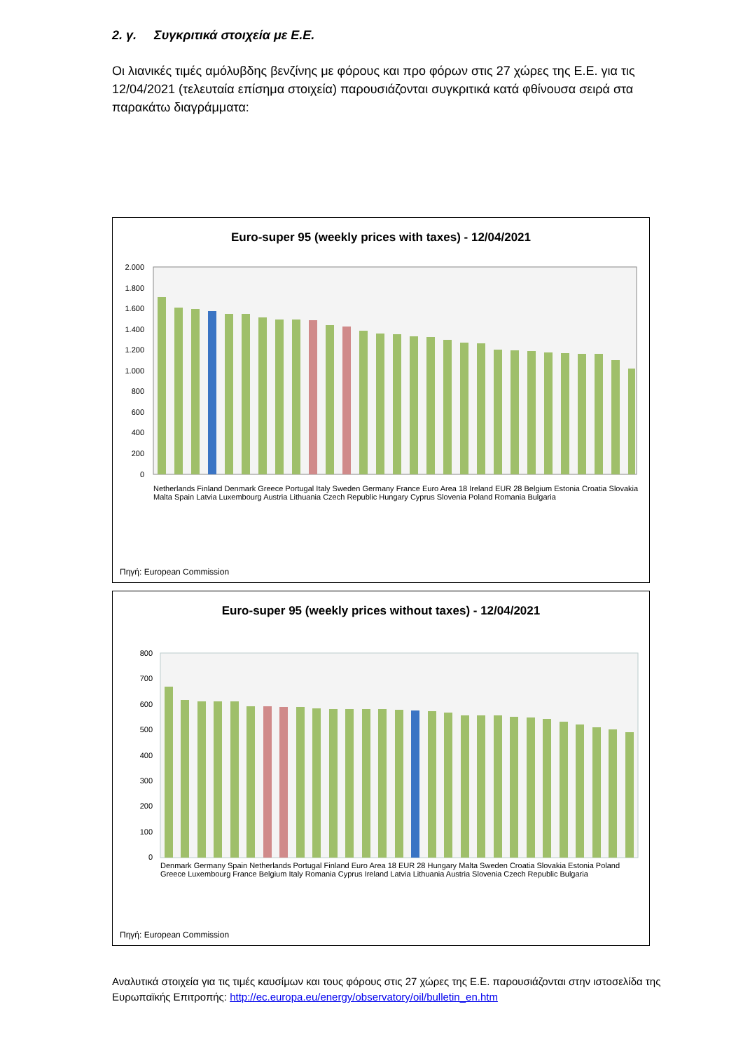2. γ. Συγκριτικά στοιχεία με Ε.Ε.
Οι λιανικές τιμές αμόλυβδης βενζίνης με φόρους και προ φόρων στις 27 χώρες της Ε.Ε. για τις 12/04/2021 (τελευταία επίσημα στοιχεία) παρουσιάζονται συγκριτικά κατά φθίνουσα σειρά στα παρακάτω διαγράμματα:
Euro-super 95 (weekly prices with taxes) - 12/04/2021
2.000
1.800
1.600
1.400
1.200
1.000
800
600
400
200
0
Netherlands Finland Denmark Greece Portugal Italy Sweden Germany France Euro Area 18 Ireland EUR 28 Belgium Estonia Croatia Slovakia Malta Spain Latvia Luxembourg Austria Lithuania Czech Republic Hungary Cyprus Slovenia Poland Romania Bulgaria
Πηγή: European Commission
Euro-super 95 (weekly prices without taxes) - 12/04/2021
800
700
600
500
400
300
200
100
0
Denmark Germany Spain Netherlands Portugal Finland Euro Area 18 EUR 28 Hungary Malta Sweden Croatia Slovakia Estonia Poland Greece Luxembourg France Belgium Italy Romania Cyprus Ireland Latvia Lithuania Austria Slovenia Czech Republic Bulgaria
Πηγή: European Commission
Αναλυτικά στοιχεία για τις τιμές καυσίμων και τους φόρους στις 27 χώρες της Ε.Ε. παρουσιάζονται στην ιστοσελίδα της Ευρωπαϊκής Επιτροπής: http://ec.europa.eu/energy/observatory/oil/bulletin_en.htm